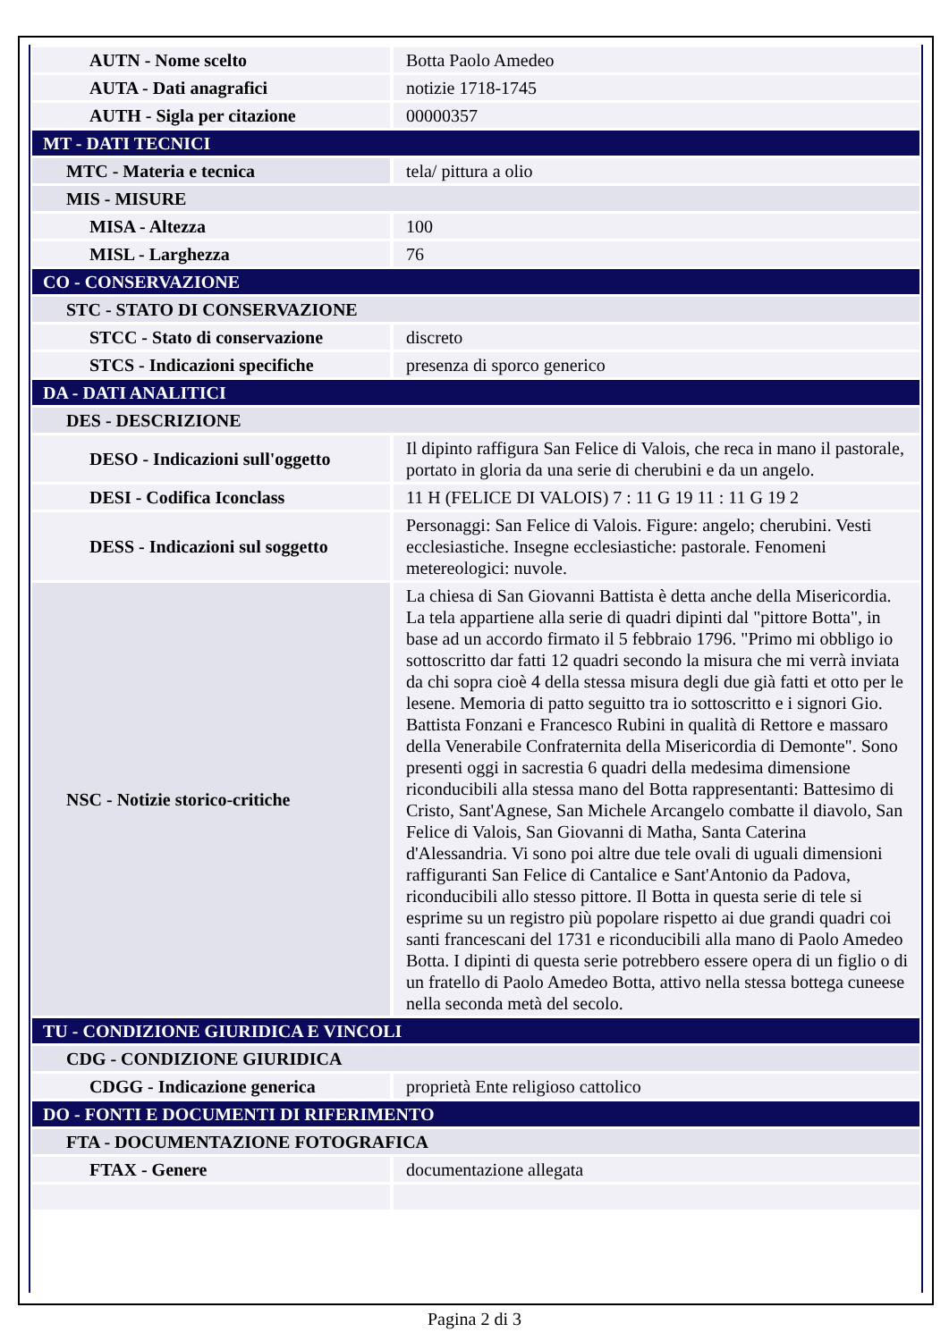| AUTN - Nome scelto | Botta Paolo Amedeo |
| AUTA - Dati anagrafici | notizie 1718-1745 |
| AUTH - Sigla per citazione | 00000357 |
| MT - DATI TECNICI | |
| MTC - Materia e tecnica | tela/ pittura a olio |
| MIS - MISURE | |
| MISA - Altezza | 100 |
| MISL - Larghezza | 76 |
| CO - CONSERVAZIONE | |
| STC - STATO DI CONSERVAZIONE | |
| STCC - Stato di conservazione | discreto |
| STCS - Indicazioni specifiche | presenza di sporco generico |
| DA - DATI ANALITICI | |
| DES - DESCRIZIONE | |
| DESO - Indicazioni sull'oggetto | Il dipinto raffigura San Felice di Valois, che reca in mano il pastorale, portato in gloria da una serie di cherubini e da un angelo. |
| DESI - Codifica Iconclass | 11 H (FELICE DI VALOIS) 7 : 11 G 19 11 : 11 G 19 2 |
| DESS - Indicazioni sul soggetto | Personaggi: San Felice di Valois. Figure: angelo; cherubini. Vesti ecclesiastiche. Insegne ecclesiastiche: pastorale. Fenomeni metereologici: nuvole. |
| NSC - Notizie storico-critiche | La chiesa di San Giovanni Battista è detta anche della Misericordia. La tela appartiene alla serie di quadri dipinti dal "pittore Botta", in base ad un accordo firmato il 5 febbraio 1796. "Primo mi obbligo io sottoscritto dar fatti 12 quadri secondo la misura che mi verrà inviata da chi sopra cioè 4 della stessa misura degli due già fatti et otto per le lesene. Memoria di patto seguitto tra io sottoscritto e i signori Gio. Battista Fonzani e Francesco Rubini in qualità di Rettore e massaro della Venerabile Confraternita della Misericordia di Demonte". Sono presenti oggi in sacrestia 6 quadri della medesima dimensione riconducibili alla stessa mano del Botta rappresentanti: Battesimo di Cristo, Sant'Agnese, San Michele Arcangelo combatte il diavolo, San Felice di Valois, San Giovanni di Matha, Santa Caterina d'Alessandria. Vi sono poi altre due tele ovali di uguali dimensioni raffiguranti San Felice di Cantalice e Sant'Antonio da Padova, riconducibili allo stesso pittore. Il Botta in questa serie di tele si esprime su un registro più popolare rispetto ai due grandi quadri coi santi francescani del 1731 e riconducibili alla mano di Paolo Amedeo Botta. I dipinti di questa serie potrebbero essere opera di un figlio o di un fratello di Paolo Amedeo Botta, attivo nella stessa bottega cuneese nella seconda metà del secolo. |
| TU - CONDIZIONE GIURIDICA E VINCOLI | |
| CDG - CONDIZIONE GIURIDICA | |
| CDGG - Indicazione generica | proprietà Ente religioso cattolico |
| DO - FONTI E DOCUMENTI DI RIFERIMENTO | |
| FTA - DOCUMENTAZIONE FOTOGRAFICA | |
| FTAX - Genere | documentazione allegata |
Pagina 2 di 3